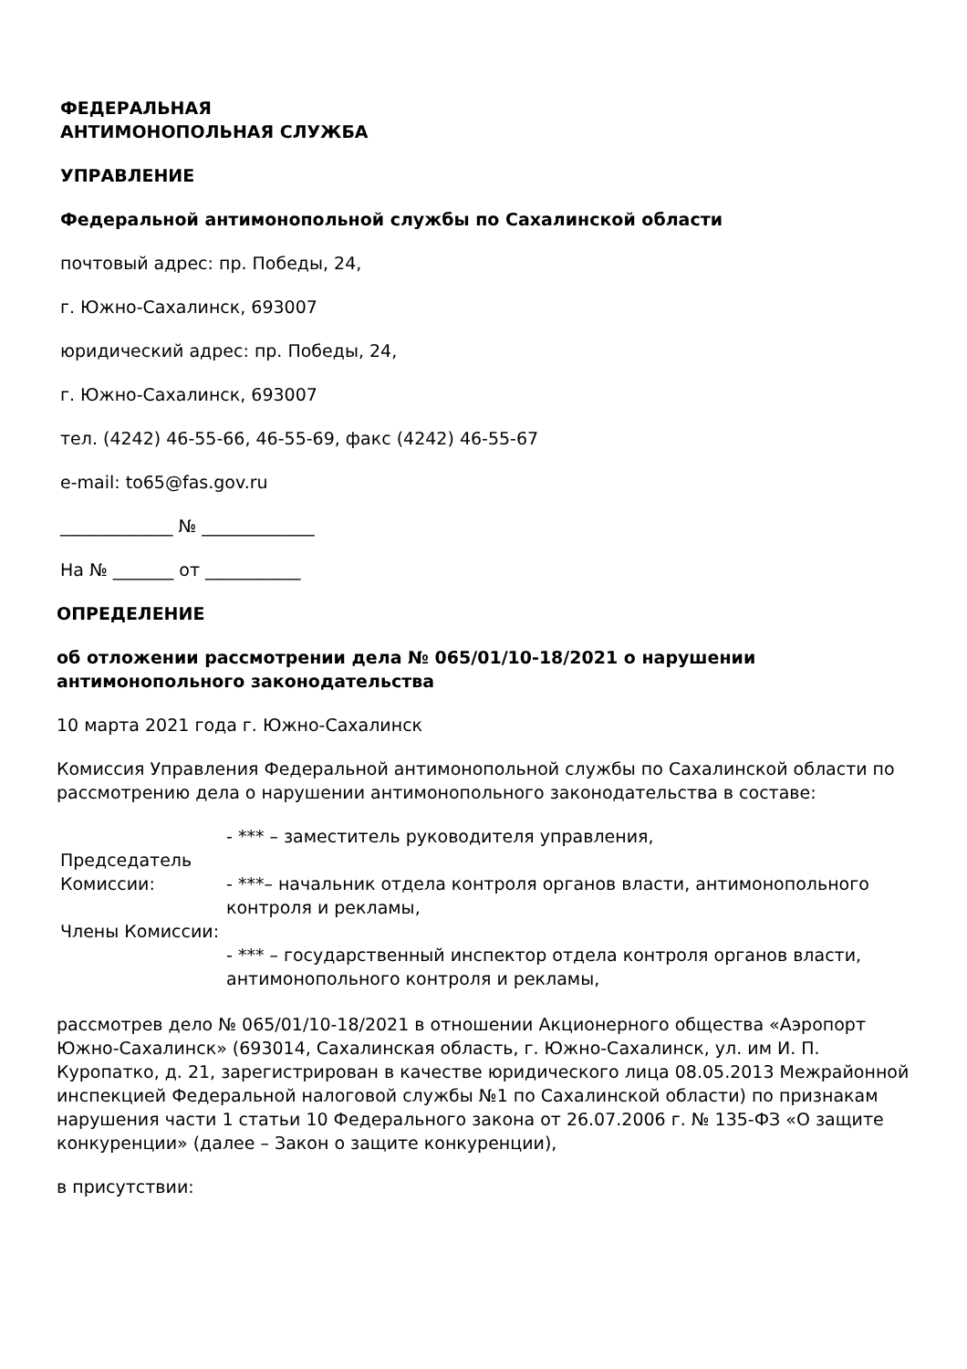ФЕДЕРАЛЬНАЯ
АНТИМОНОПОЛЬНАЯ СЛУЖБА
УПРАВЛЕНИЕ
Федеральной антимонопольной службы по Сахалинской области
почтовый адрес: пр. Победы, 24,
г. Южно-Сахалинск, 693007
юридический адрес: пр. Победы, 24,
г. Южно-Сахалинск, 693007
тел. (4242) 46-55-66, 46-55-69, факс (4242) 46-55-67
e-mail: to65@fas.gov.ru
_____________ № _____________
На № _______ от ___________
ОПРЕДЕЛЕНИЕ
об отложении рассмотрении дела № 065/01/10-18/2021 о нарушении антимонопольного законодательства
10 марта 2021 года г. Южно-Сахалинск
Комиссия Управления Федеральной антимонопольной службы по Сахалинской области по рассмотрению дела о нарушении антимонопольного законодательства в составе:
| Председатель Комиссии: | - *** – заместитель руководителя управления, - ***– начальник отдела контроля органов власти, антимонопольного контроля и рекламы, |
| Члены Комиссии: | - *** – государственный инспектор отдела контроля органов власти, антимонопольного контроля и рекламы, |
рассмотрев дело № 065/01/10-18/2021 в отношении Акционерного общества «Аэропорт Южно-Сахалинск» (693014, Сахалинская область, г. Южно-Сахалинск, ул. им И. П. Куропатко, д. 21, зарегистрирован в качестве юридического лица 08.05.2013 Межрайонной инспекцией Федеральной налоговой службы №1 по Сахалинской области) по признакам нарушения части 1 статьи 10 Федерального закона от 26.07.2006 г. № 135-ФЗ «О защите конкуренции» (далее – Закон о защите конкуренции),
в присутствии: